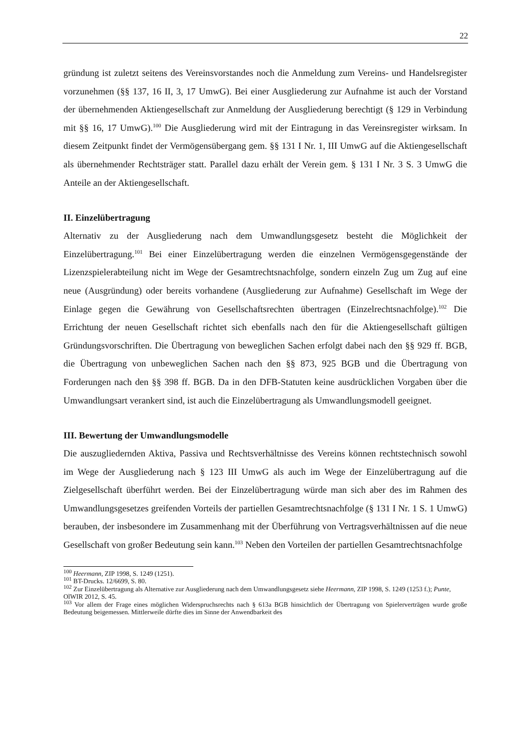22
gründung ist zuletzt seitens des Vereinsvorstandes noch die Anmeldung zum Vereins- und Handelsregister vorzunehmen (§§ 137, 16 II, 3, 17 UmwG). Bei einer Ausgliederung zur Aufnahme ist auch der Vorstand der übernehmenden Aktiengesellschaft zur Anmeldung der Ausgliederung berechtigt (§ 129 in Verbindung mit §§ 16, 17 UmwG).<sup>100</sup> Die Ausgliederung wird mit der Eintragung in das Vereinsregister wirksam. In diesem Zeitpunkt findet der Vermögensübergang gem. §§ 131 I Nr. 1, III UmwG auf die Aktiengesellschaft als übernehmender Rechtsträger statt. Parallel dazu erhält der Verein gem. § 131 I Nr. 3 S. 3 UmwG die Anteile an der Aktiengesellschaft.
II. Einzelübertragung
Alternativ zu der Ausgliederung nach dem Umwandlungsgesetz besteht die Möglichkeit der Einzelübertragung.<sup>101</sup> Bei einer Einzelübertragung werden die einzelnen Vermögensgegenstände der Lizenzspielerabteilung nicht im Wege der Gesamtrechtsnachfolge, sondern einzeln Zug um Zug auf eine neue (Ausgründung) oder bereits vorhandene (Ausgliederung zur Aufnahme) Gesellschaft im Wege der Einlage gegen die Gewährung von Gesellschaftsrechten übertragen (Einzelrechtsnachfolge).<sup>102</sup> Die Errichtung der neuen Gesellschaft richtet sich ebenfalls nach den für die Aktiengesellschaft gültigen Gründungsvorschriften. Die Übertragung von beweglichen Sachen erfolgt dabei nach den §§ 929 ff. BGB, die Übertragung von unbeweglichen Sachen nach den §§ 873, 925 BGB und die Übertragung von Forderungen nach den §§ 398 ff. BGB. Da in den DFB-Statuten keine ausdrücklichen Vorgaben über die Umwandlungsart verankert sind, ist auch die Einzelübertragung als Umwandlungsmodell geeignet.
III. Bewertung der Umwandlungsmodelle
Die auszugliedernden Aktiva, Passiva und Rechtsverhältnisse des Vereins können rechtstechnisch sowohl im Wege der Ausgliederung nach § 123 III UmwG als auch im Wege der Einzelübertragung auf die Zielgesellschaft überführt werden. Bei der Einzelübertragung würde man sich aber des im Rahmen des Umwandlungsgesetzes greifenden Vorteils der partiellen Gesamtrechtsnachfolge (§ 131 I Nr. 1 S. 1 UmwG) berauben, der insbesondere im Zusammenhang mit der Überführung von Vertragsverhältnissen auf die neue Gesellschaft von großer Bedeutung sein kann.<sup>103</sup> Neben den Vorteilen der partiellen Gesamtrechtsnachfolge
<sup>100</sup> Heermann, ZIP 1998, S. 1249 (1251).
<sup>101</sup> BT-Drucks. 12/6699, S. 80.
<sup>102</sup> Zur Einzelübertragung als Alternative zur Ausgliederung nach dem Umwandlungsgesetz siehe Heermann, ZIP 1998, S. 1249 (1253 f.); Punte, OlWIR 2012, S. 45.
<sup>103</sup> Vor allem der Frage eines möglichen Widerspruchsrechts nach § 613a BGB hinsichtlich der Übertragung von Spielerverträgen wurde große Bedeutung beigemessen. Mittlerweile dürfte dies im Sinne der Anwendbarkeit des